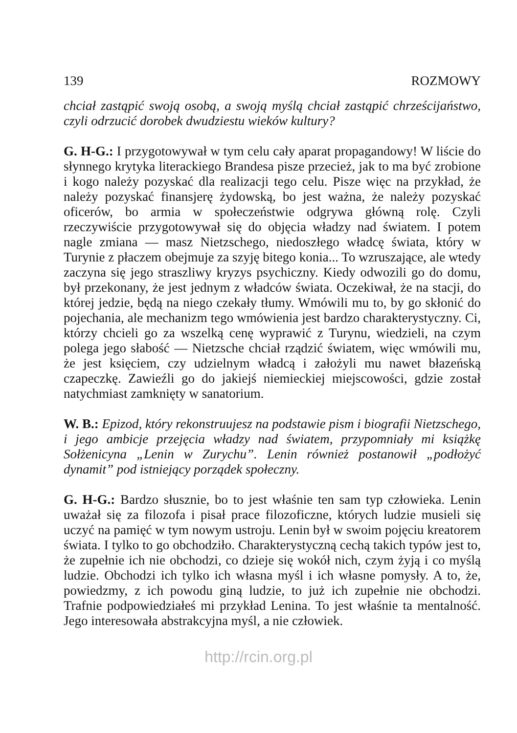139 ROZMOWY
chciał zastąpić swoją osobą, a swoją myślą chciał zastąpić chrześcijaństwo, czyli odrzucić dorobek dwudziestu wieków kultury?
G. H-G.: I przygotowywał w tym celu cały aparat propagandowy! W liście do słynnego krytyka literackiego Brandesa pisze przecież, jak to ma być zrobione i kogo należy pozyskać dla realizacji tego celu. Pisze więc na przykład, że należy pozyskać finansjerę żydowską, bo jest ważna, że należy pozyskać oficerów, bo armia w społeczeństwie odgrywa główną rolę. Czyli rzeczywiście przygotowywał się do objęcia władzy nad światem. I potem nagle zmiana — masz Nietzschego, niedoszłego władcę świata, który w Turynie z płaczem obejmuje za szyję bitego konia... To wzruszające, ale wtedy zaczyna się jego straszliwy kryzys psychiczny. Kiedy odwozili go do domu, był przekonany, że jest jednym z władców świata. Oczekiwał, że na stacji, do której jedzie, będą na niego czekały tłumy. Wmówili mu to, by go skłonić do pojechania, ale mechanizm tego wmówienia jest bardzo charakterystyczny. Ci, którzy chcieli go za wszelką cenę wyprawić z Turynu, wiedzieli, na czym polega jego słabość — Nietzsche chciał rządzić światem, więc wmówili mu, że jest księciem, czy udzielnym władcą i założyli mu nawet błazeńską czapeczkę. Zawieźli go do jakiejś niemieckiej miejscowości, gdzie został natychmiast zamknięty w sanatorium.
W. B.: Epizod, który rekonstruujesz na podstawie pism i biografii Nietzschego, i jego ambicje przejęcia władzy nad światem, przypomniały mi książkę Sołżenicyna „Lenin w Zurychu”. Lenin również postanowił „podłożyć dynamit” pod istniejący porządek społeczny.
G. H-G.: Bardzo słusznie, bo to jest właśnie ten sam typ człowieka. Lenin uważał się za filozofa i pisał prace filozoficzne, których ludzie musieli się uczyć na pamięć w tym nowym ustroju. Lenin był w swoim pojęciu kreatorem świata. I tylko to go obchodziło. Charakterystyczną cechą takich typów jest to, że zupełnie ich nie obchodzi, co dzieje się wokół nich, czym żyją i co myślą ludzie. Obchodzi ich tylko ich własna myśl i ich własne pomysły. A to, że, powiedzmy, z ich powodu giną ludzie, to już ich zupełnie nie obchodzi. Trafnie podpowiedziałeś mi przykład Lenina. To jest właśnie ta mentalność. Jego interesowała abstrakcyjna myśl, a nie człowiek.
http://rcin.org.pl